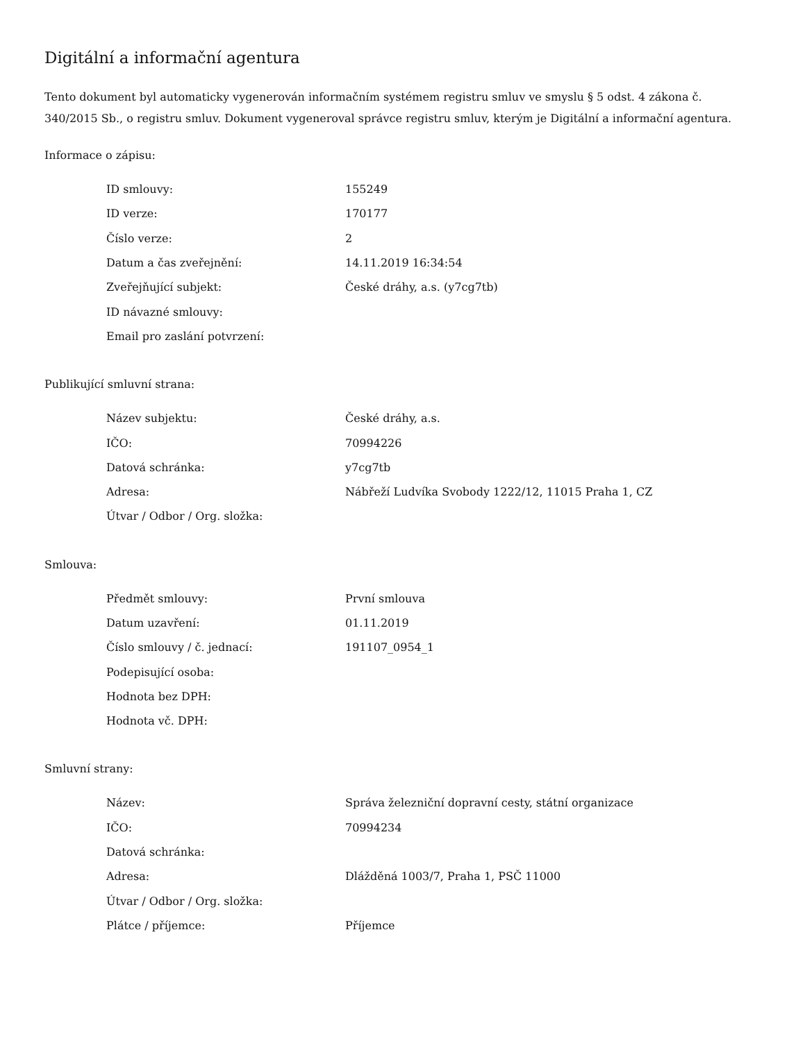Digitální a informační agentura
Tento dokument byl automaticky vygenerován informačním systémem registru smluv ve smyslu § 5 odst. 4 zákona č. 340/2015 Sb., o registru smluv. Dokument vygeneroval správce registru smluv, kterým je Digitální a informační agentura.
Informace o zápisu:
| ID smlouvy: | 155249 |
| ID verze: | 170177 |
| Číslo verze: | 2 |
| Datum a čas zveřejnění: | 14.11.2019 16:34:54 |
| Zveřejňující subjekt: | České dráhy, a.s. (y7cg7tb) |
| ID návazné smlouvy: | |
| Email pro zaslání potvrzení: | |
Publikující smluvní strana:
| Název subjektu: | České dráhy, a.s. |
| IČO: | 70994226 |
| Datová schránka: | y7cg7tb |
| Adresa: | Nábřeží Ludvíka Svobody 1222/12, 11015 Praha 1, CZ |
| Útvar / Odbor / Org. složka: | |
Smlouva:
| Předmět smlouvy: | První smlouva |
| Datum uzavření: | 01.11.2019 |
| Číslo smlouvy / č. jednací: | 191107_0954_1 |
| Podepisující osoba: | |
| Hodnota bez DPH: | |
| Hodnota vč. DPH: | |
Smluvní strany:
| Název: | Správa železniční dopravní cesty, státní organizace |
| IČO: | 70994234 |
| Datová schránka: | |
| Adresa: | Dlážděná 1003/7, Praha 1, PSČ 11000 |
| Útvar / Odbor / Org. složka: | |
| Plátce / příjemce: | Příjemce |